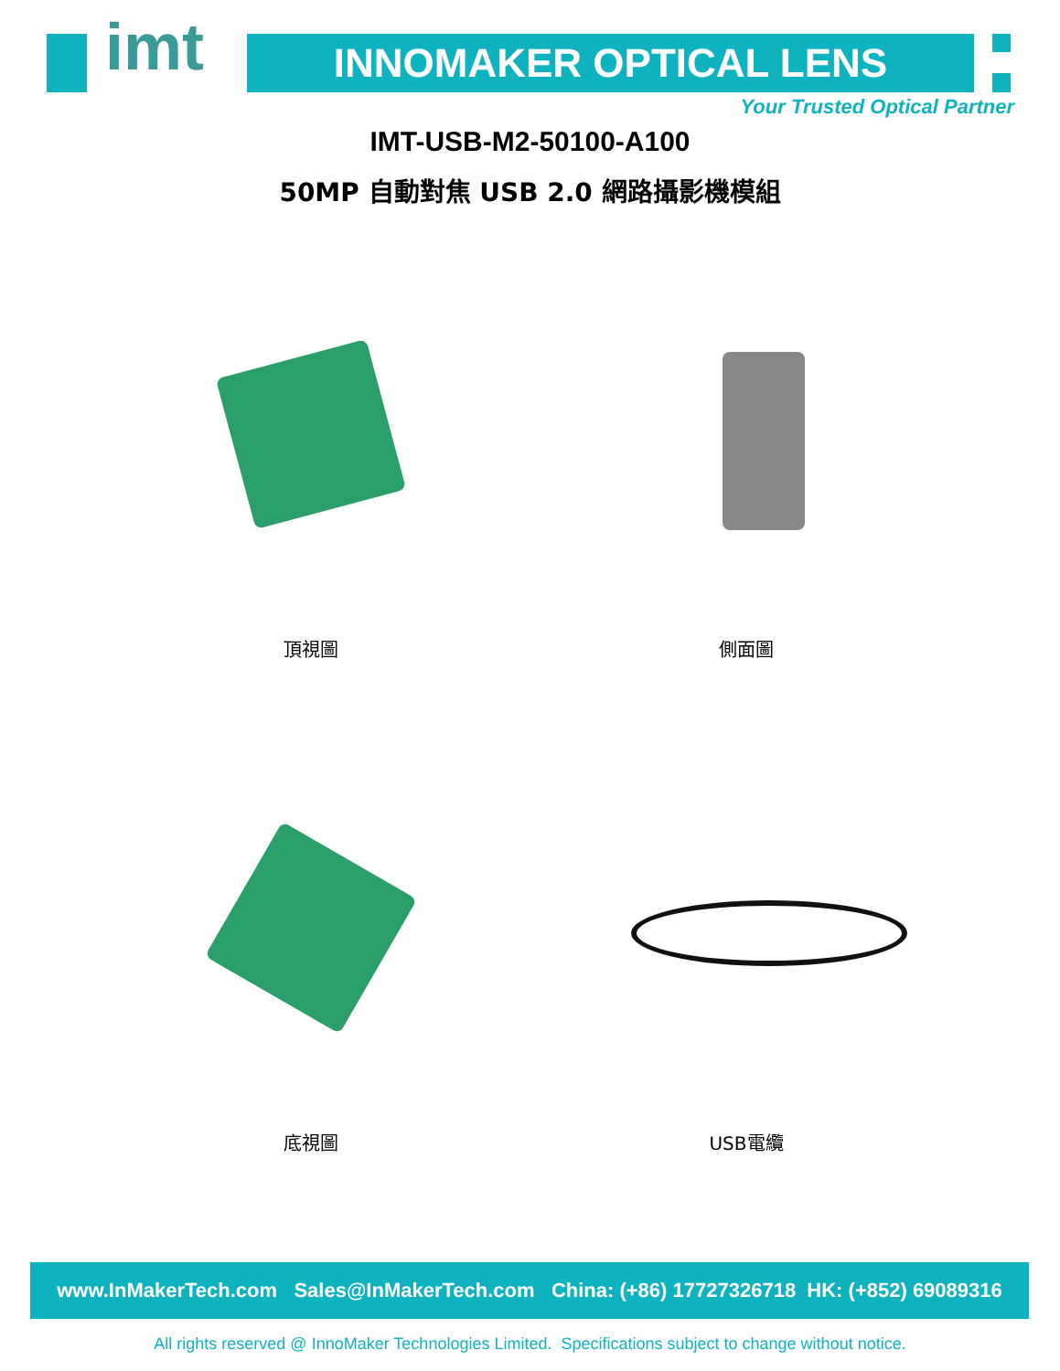imt INNOMAKER OPTICAL LENS
Your Trusted Optical Partner
IMT-USB-M2-50100-A100
50MP 自動對焦 USB 2.0 網路攝影機模組
頂視圖 側面圖
底視圖 USB電纜
www.InMakerTech.com Sales@InMakerTech.com China: (+86) 17727326718 HK: (+852) 69089316
All rights reserved @ InnoMaker Technologies Limited. Specifications subject to change without notice.